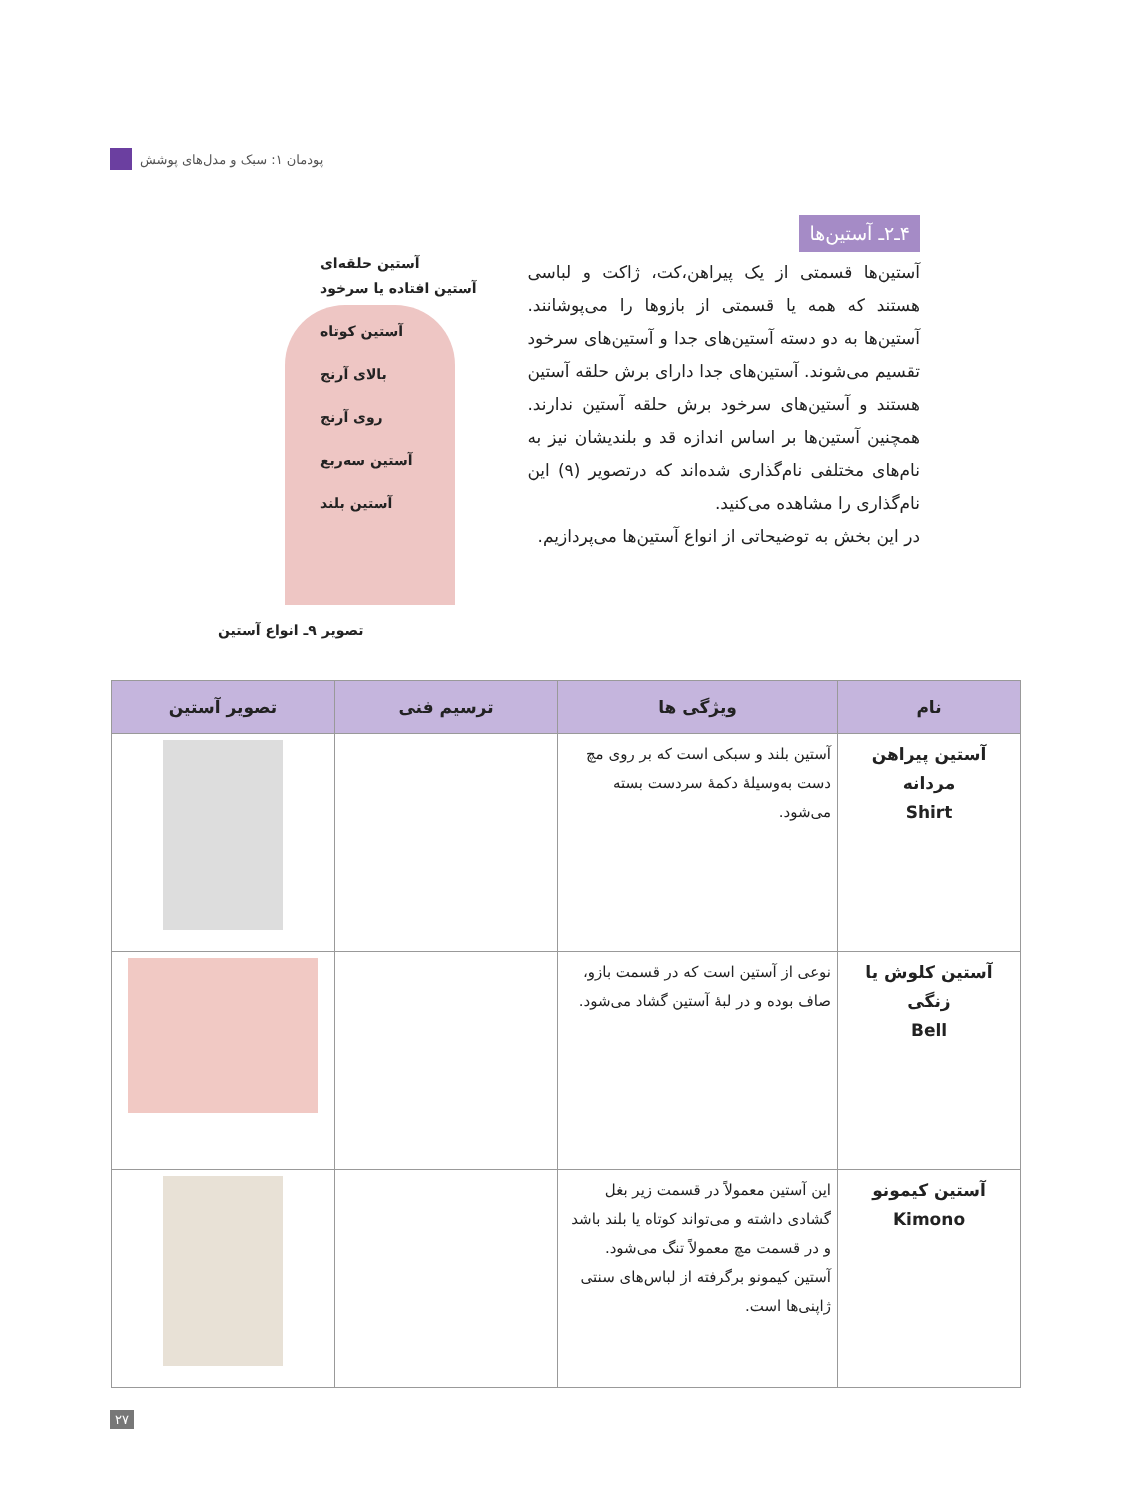پودمان ۱: سبک و مدل‌های پوشش
۴ـ۲ـ آستین‌ها
آستین‌ها قسمتی از یک پیراهن،کت، ژاکت و لباسی هستند که همه یا قسمتی از بازوها را می‌پوشانند. آستین‌ها به دو دسته آستین‌های جدا و آستین‌های سرخود تقسیم می‌شوند. آستین‌های جدا دارای برش حلقه آستین هستند و آستین‌های سرخود برش حلقه آستین ندارند. همچنین آستین‌ها بر اساس اندازه قد و بلندیشان نیز به نام‌های مختلفی نام‌گذاری شده‌اند که درتصویر (۹) این نام‌گذاری را مشاهده می‌کنید.
در این بخش به توضیحاتی از انواع آستین‌ها می‌پردازیم.
آستین حلقه‌ای
آستین افتاده یا سرخود
آستین کوتاه
بالای آرنج
روی آرنج
آستین سه‌ربع
آستین بلند
تصویر ۹ـ انواع آستین
| نام | ویژگی ها | ترسیم فنی | تصویر آستین |
| --- | --- | --- | --- |
| آستین پیراهن مردانه Shirt | آستین بلند و سبکی است که بر روی مچ دست به‌وسیلهٔ دکمهٔ سردست بسته می‌شود. | | |
| آستین کلوش یا زنگی Bell | نوعی از آستین است که در قسمت بازو، صاف بوده و در لبهٔ آستین گشاد می‌شود. | | |
| آستین کیمونو Kimono | این آستین معمولاً در قسمت زیر بغل گشادی داشته و می‌تواند کوتاه یا بلند باشد و در قسمت مچ معمولاً تنگ می‌شود. آستین کیمونو برگرفته از لباس‌های سنتی ژاپنی‌ها است. | | |
۲۷